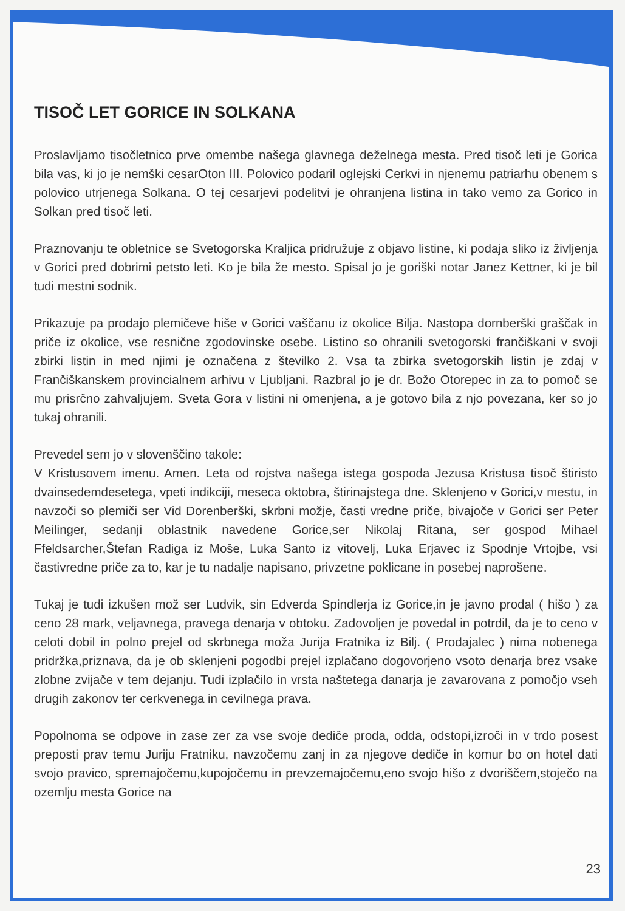TISOČ LET GORICE IN SOLKANA
Proslavljamo tisočletnico prve omembe našega glavnega deželnega mesta. Pred tisoč leti je Gorica bila vas, ki jo je nemški cesarOton III. Polovico podaril oglejski Cerkvi in njenemu patriarhu obenem s polovico utrjenega Solkana. O tej cesarjevi podelitvi je ohranjena listina in tako vemo za Gorico in Solkan pred tisoč leti.
Praznovanju te obletnice se Svetogorska Kraljica pridružuje z objavo listine, ki podaja sliko iz življenja v Gorici pred dobrimi petsto leti. Ko je bila že mesto. Spisal jo je goriški notar Janez Kettner, ki je bil tudi mestni sodnik.
Prikazuje pa prodajo plemičeve hiše v Gorici vaščanu iz okolice Bilja. Nastopa dornberški graščak in priče iz okolice, vse resnične zgodovinske osebe. Listino so ohranili svetogorski frančiškani v svoji zbirki listin in med njimi je označena z številko 2. Vsa ta zbirka svetogorskih listin je zdaj v Frančiškanskem provincialnem arhivu v Ljubljani. Razbral jo je dr. Božo Otorepec in za to pomoč se mu prisrčno zahvaljujem. Sveta Gora v listini ni omenjena, a je gotovo bila z njo povezana, ker so jo tukaj ohranili.
Prevedel sem jo v slovenščino takole:
V Kristusovem imenu. Amen. Leta od rojstva našega istega gospoda Jezusa Kristusa tisoč štiristo dvainsedemdesetega, vpeti indikciji, meseca oktobra, štirinajstega dne. Sklenjeno v Gorici,v mestu, in navzoči so plemiči ser Vid Dorenberški, skrbni možje, časti vredne priče, bivajoče v Gorici ser Peter Meilinger, sedanji oblastnik navedene Gorice,ser Nikolaj Ritana, ser gospod Mihael Ffeldsarcher,Štefan Radiga iz Moše, Luka Santo iz vitovelj, Luka Erjavec iz Spodnje Vrtojbe, vsi častivredne priče za to, kar je tu nadalje napisano, privzetne poklicane in posebej naprošene.
Tukaj je tudi izkušen mož ser Ludvik, sin Edverda Spindlerja iz Gorice,in je javno prodal ( hišo ) za ceno 28 mark, veljavnega, pravega denarja v obtoku. Zadovoljen je povedal in potrdil, da je to ceno v celoti dobil in polno prejel od skrbnega moža Jurija Fratnika iz Bilj. ( Prodajalec ) nima nobenega pridržka,priznava, da je ob sklenjeni pogodbi prejel izplačano dogovorjeno vsoto denarja brez vsake zlobne zvijače v tem dejanju. Tudi izplačilo in vrsta naštetega danarja je zavarovana z pomočjo vseh drugih zakonov ter cerkvenega in cevilnega prava.
Popolnoma se odpove in zase zer za vse svoje dediče proda, odda, odstopi,izroči in v trdo posest preposti prav temu Juriju Fratniku, navzočemu zanj in za njegove dediče in komur bo on hotel dati svojo pravico, spremajočemu,kupojočemu in prevzemajočemu,eno svojo hišo z dvoriščem,stoječo na ozemlju mesta Gorice na
23